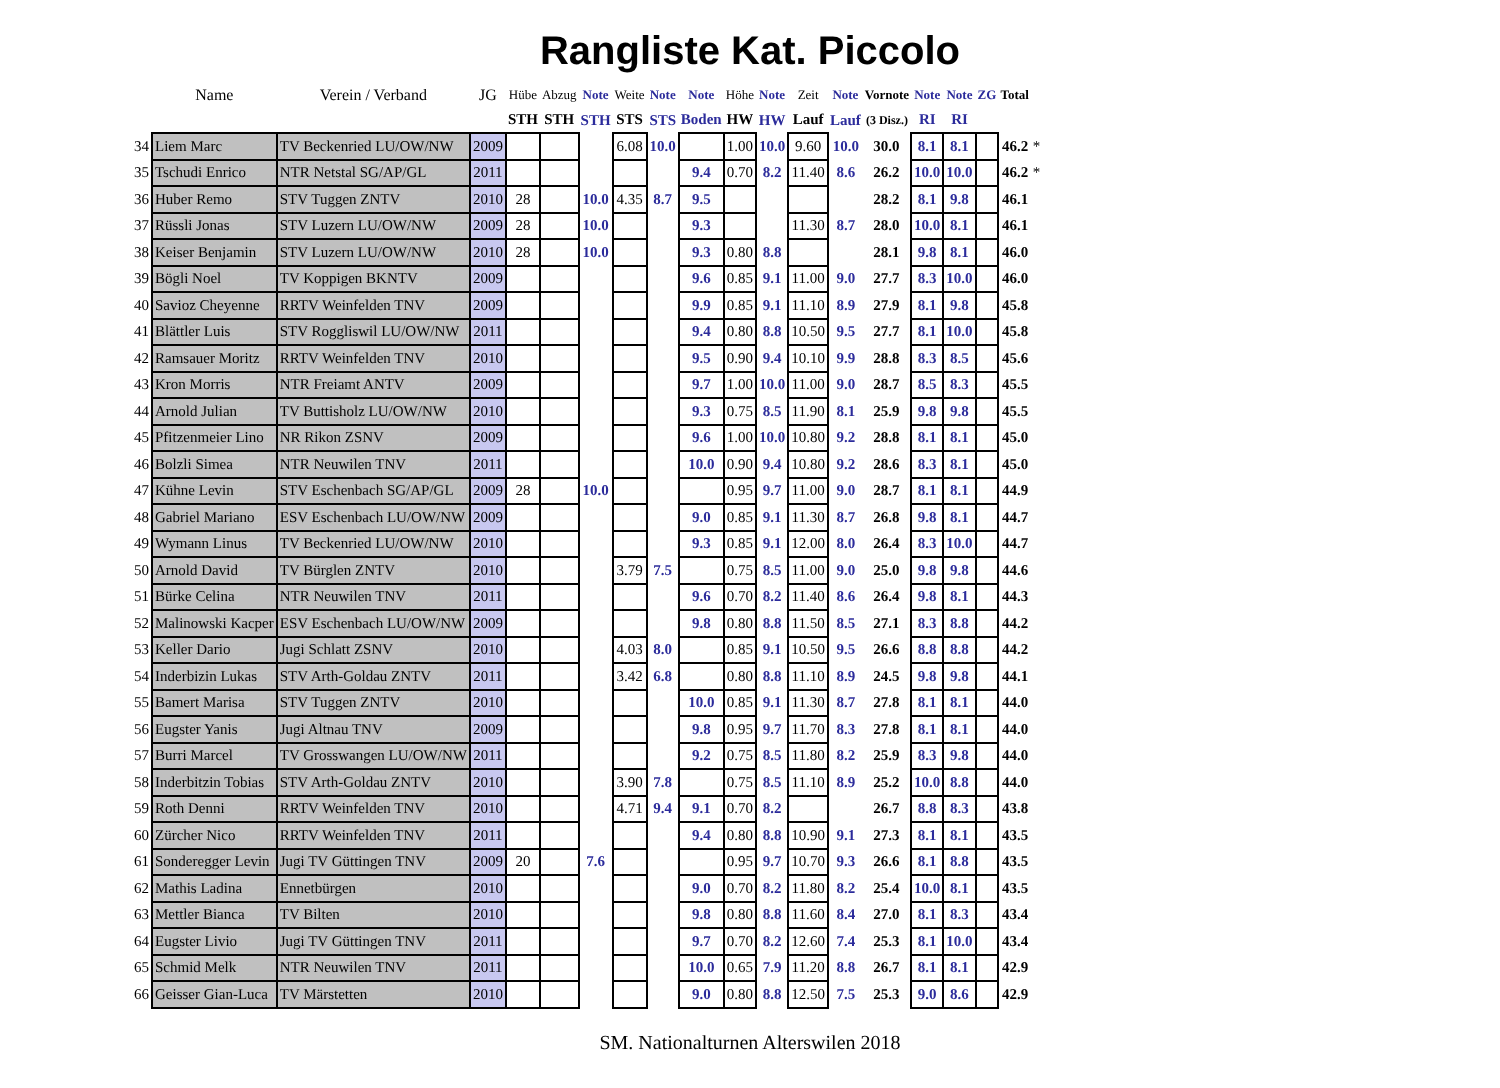Rangliste Kat. Piccolo
| | Name | Verein / Verband | JG | Hübe | Abzug | Note | Weite | Note | Note | Höhe | Note | Zeit | Note | Vornote | Note | Note | ZG | Total | |
| --- | --- | --- | --- | --- | --- | --- | --- | --- | --- | --- | --- | --- | --- | --- | --- | --- | --- | --- | --- |
| | | | | STH | STH | STH | STS | STS | Boden | HW | HW | Lauf | Lauf | (3 Disz.) | RI | RI | | | |
| 34 | Liem Marc | TV Beckenried LU/OW/NW | 2009 | | | | 6.08 | 10.0 | | 1.00 | 10.0 | 9.60 | 10.0 | 30.0 | 8.1 | 8.1 | | 46.2 | * |
| 35 | Tschudi Enrico | NTR Netstal SG/AP/GL | 2011 | | | | | | 9.4 | 0.70 | 8.2 | 11.40 | 8.6 | 26.2 | 10.0 | 10.0 | | 46.2 | * |
| 36 | Huber Remo | STV Tuggen ZNTV | 2010 | 28 | | 10.0 | 4.35 | 8.7 | 9.5 | | | | | 28.2 | 8.1 | 9.8 | | 46.1 | |
| 37 | Rüssli Jonas | STV Luzern LU/OW/NW | 2009 | 28 | | 10.0 | | | 9.3 | | | 11.30 | 8.7 | 28.0 | 10.0 | 8.1 | | 46.1 | |
| 38 | Keiser Benjamin | STV Luzern LU/OW/NW | 2010 | 28 | | 10.0 | | | 9.3 | 0.80 | 8.8 | | | 28.1 | 9.8 | 8.1 | | 46.0 | |
| 39 | Bögli Noel | TV Koppigen BKNTV | 2009 | | | | | | 9.6 | 0.85 | 9.1 | 11.00 | 9.0 | 27.7 | 8.3 | 10.0 | | 46.0 | |
| 40 | Savioz Cheyenne | RRTV Weinfelden TNV | 2009 | | | | | | 9.9 | 0.85 | 9.1 | 11.10 | 8.9 | 27.9 | 8.1 | 9.8 | | 45.8 | |
| 41 | Blättler Luis | STV Roggliswil LU/OW/NW | 2011 | | | | | | 9.4 | 0.80 | 8.8 | 10.50 | 9.5 | 27.7 | 8.1 | 10.0 | | 45.8 | |
| 42 | Ramsauer Moritz | RRTV Weinfelden TNV | 2010 | | | | | | 9.5 | 0.90 | 9.4 | 10.10 | 9.9 | 28.8 | 8.3 | 8.5 | | 45.6 | |
| 43 | Kron Morris | NTR Freiamt ANTV | 2009 | | | | | | 9.7 | 1.00 | 10.0 | 11.00 | 9.0 | 28.7 | 8.5 | 8.3 | | 45.5 | |
| 44 | Arnold Julian | TV Buttisholz LU/OW/NW | 2010 | | | | | | 9.3 | 0.75 | 8.5 | 11.90 | 8.1 | 25.9 | 9.8 | 9.8 | | 45.5 | |
| 45 | Pfitzenmeier Lino | NR Rikon ZSNV | 2009 | | | | | | 9.6 | 1.00 | 10.0 | 10.80 | 9.2 | 28.8 | 8.1 | 8.1 | | 45.0 | |
| 46 | Bolzli Simea | NTR Neuwilen TNV | 2011 | | | | | | 10.0 | 0.90 | 9.4 | 10.80 | 9.2 | 28.6 | 8.3 | 8.1 | | 45.0 | |
| 47 | Kühne Levin | STV Eschenbach SG/AP/GL | 2009 | 28 | | 10.0 | | | | 0.95 | 9.7 | 11.00 | 9.0 | 28.7 | 8.1 | 8.1 | | 44.9 | |
| 48 | Gabriel Mariano | ESV Eschenbach LU/OW/NW | 2009 | | | | | | 9.0 | 0.85 | 9.1 | 11.30 | 8.7 | 26.8 | 9.8 | 8.1 | | 44.7 | |
| 49 | Wymann Linus | TV Beckenried LU/OW/NW | 2010 | | | | | | 9.3 | 0.85 | 9.1 | 12.00 | 8.0 | 26.4 | 8.3 | 10.0 | | 44.7 | |
| 50 | Arnold David | TV Bürglen ZNTV | 2010 | | | | 3.79 | 7.5 | | 0.75 | 8.5 | 11.00 | 9.0 | 25.0 | 9.8 | 9.8 | | 44.6 | |
| 51 | Bürke Celina | NTR Neuwilen TNV | 2011 | | | | | | 9.6 | 0.70 | 8.2 | 11.40 | 8.6 | 26.4 | 9.8 | 8.1 | | 44.3 | |
| 52 | Malinowski Kacper | ESV Eschenbach LU/OW/NW | 2009 | | | | | | 9.8 | 0.80 | 8.8 | 11.50 | 8.5 | 27.1 | 8.3 | 8.8 | | 44.2 | |
| 53 | Keller Dario | Jugi Schlatt ZSNV | 2010 | | | | 4.03 | 8.0 | | 0.85 | 9.1 | 10.50 | 9.5 | 26.6 | 8.8 | 8.8 | | 44.2 | |
| 54 | Inderbizin Lukas | STV Arth-Goldau ZNTV | 2011 | | | | 3.42 | 6.8 | | 0.80 | 8.8 | 11.10 | 8.9 | 24.5 | 9.8 | 9.8 | | 44.1 | |
| 55 | Bamert Marisa | STV Tuggen ZNTV | 2010 | | | | | | 10.0 | 0.85 | 9.1 | 11.30 | 8.7 | 27.8 | 8.1 | 8.1 | | 44.0 | |
| 56 | Eugster Yanis | Jugi Altnau TNV | 2009 | | | | | | 9.8 | 0.95 | 9.7 | 11.70 | 8.3 | 27.8 | 8.1 | 8.1 | | 44.0 | |
| 57 | Burri Marcel | TV Grosswangen LU/OW/NW | 2011 | | | | | | 9.2 | 0.75 | 8.5 | 11.80 | 8.2 | 25.9 | 8.3 | 9.8 | | 44.0 | |
| 58 | Inderbitzin Tobias | STV Arth-Goldau ZNTV | 2010 | | | | 3.90 | 7.8 | | 0.75 | 8.5 | 11.10 | 8.9 | 25.2 | 10.0 | 8.8 | | 44.0 | |
| 59 | Roth Denni | RRTV Weinfelden TNV | 2010 | | | | 4.71 | 9.4 | 9.1 | 0.70 | 8.2 | | | 26.7 | 8.8 | 8.3 | | 43.8 | |
| 60 | Zürcher Nico | RRTV Weinfelden TNV | 2011 | | | | | | 9.4 | 0.80 | 8.8 | 10.90 | 9.1 | 27.3 | 8.1 | 8.1 | | 43.5 | |
| 61 | Sonderegger Levin | Jugi TV Güttingen TNV | 2009 | 20 | | 7.6 | | | | 0.95 | 9.7 | 10.70 | 9.3 | 26.6 | 8.1 | 8.8 | | 43.5 | |
| 62 | Mathis Ladina | Ennetbürgen | 2010 | | | | | | 9.0 | 0.70 | 8.2 | 11.80 | 8.2 | 25.4 | 10.0 | 8.1 | | 43.5 | |
| 63 | Mettler Bianca | TV Bilten | 2010 | | | | | | 9.8 | 0.80 | 8.8 | 11.60 | 8.4 | 27.0 | 8.1 | 8.3 | | 43.4 | |
| 64 | Eugster Livio | Jugi TV Güttingen TNV | 2011 | | | | | | 9.7 | 0.70 | 8.2 | 12.60 | 7.4 | 25.3 | 8.1 | 10.0 | | 43.4 | |
| 65 | Schmid Melk | NTR Neuwilen TNV | 2011 | | | | | | 10.0 | 0.65 | 7.9 | 11.20 | 8.8 | 26.7 | 8.1 | 8.1 | | 42.9 | |
| 66 | Geisser Gian-Luca | TV Märstetten | 2010 | | | | | | 9.0 | 0.80 | 8.8 | 12.50 | 7.5 | 25.3 | 9.0 | 8.6 | | 42.9 | |
SM. Nationalturnen Alterswilen 2018